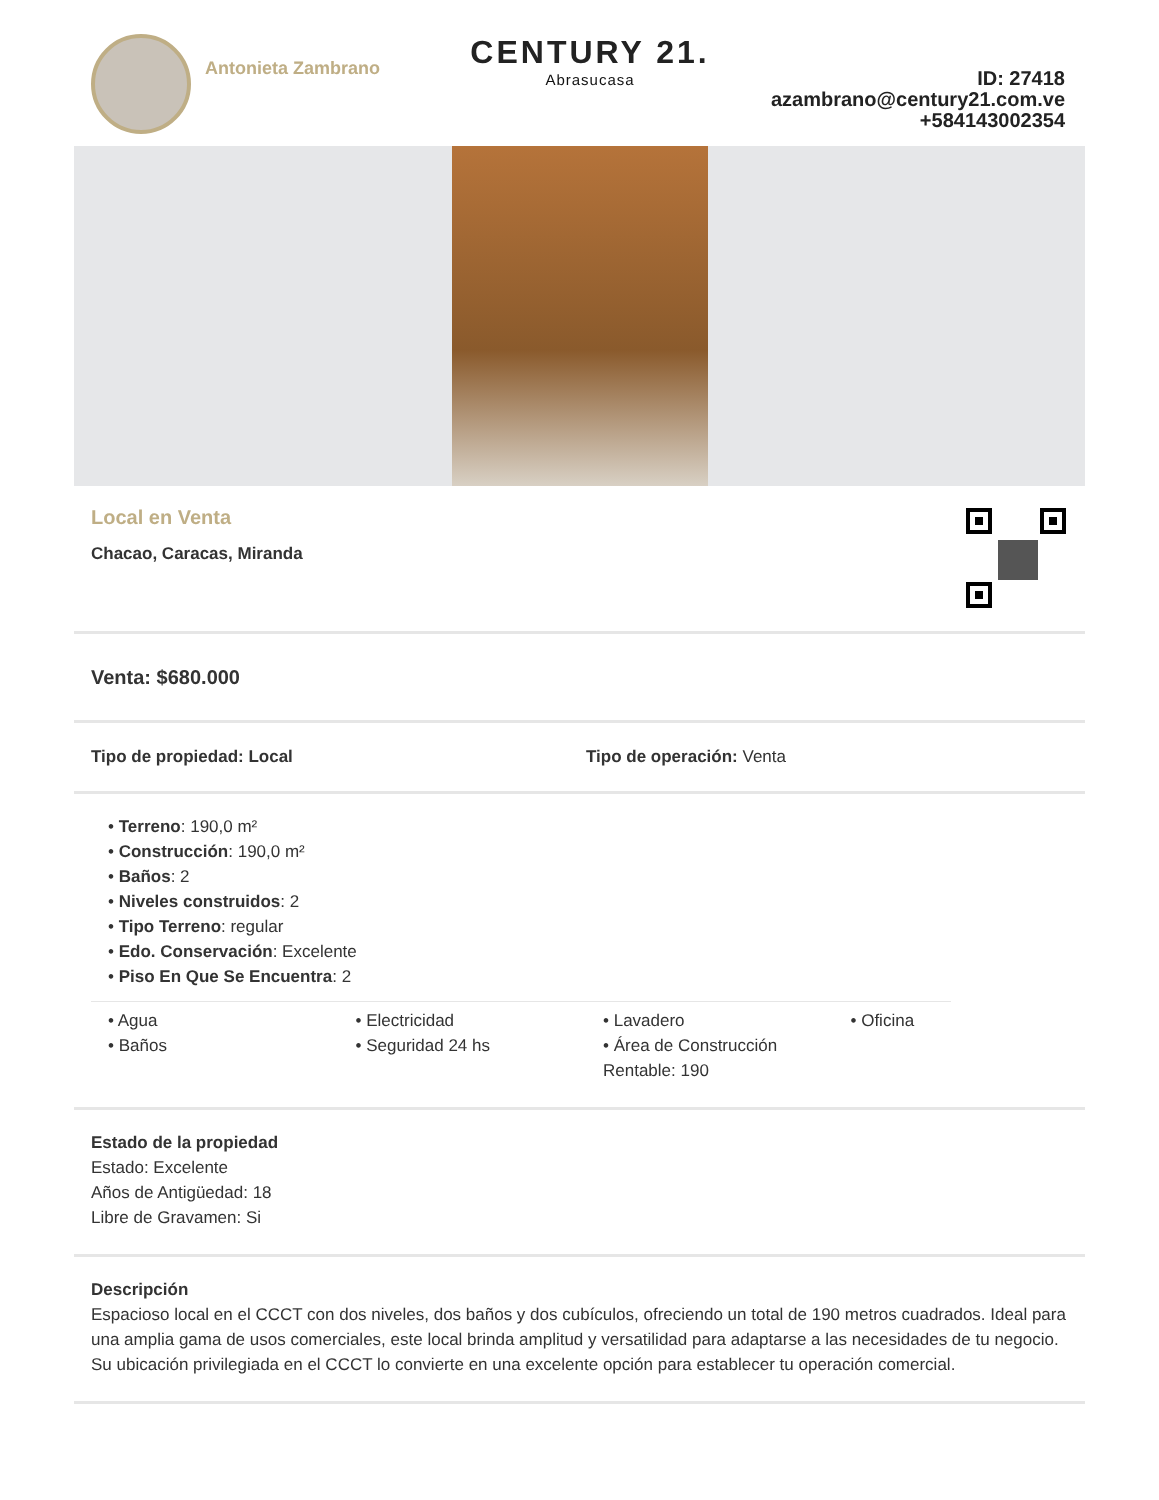Antonieta Zambrano
CENTURY 21.
Abrasucasa
ID: 27418
azambrano@century21.com.ve
+584143002354
Local en Venta
Chacao, Caracas, Miranda
Venta: $680.000
Tipo de propiedad: Local Tipo de operación: Venta
• Terreno: 190,0 m²
• Construcción: 190,0 m²
• Baños: 2
• Niveles construidos: 2
• Tipo Terreno: regular
• Edo. Conservación: Excelente
• Piso En Que Se Encuentra: 2
• Agua
• Baños
• Electricidad
• Seguridad 24 hs
• Lavadero
• Área de Construcción Rentable: 190
• Oficina
Estado de la propiedad
Estado: Excelente
Años de Antigüedad: 18
Libre de Gravamen: Si
Descripción
Espacioso local en el CCCT con dos niveles, dos baños y dos cubículos, ofreciendo un total de 190 metros cuadrados. Ideal para una amplia gama de usos comerciales, este local brinda amplitud y versatilidad para adaptarse a las necesidades de tu negocio. Su ubicación privilegiada en el CCCT lo convierte en una excelente opción para establecer tu operación comercial.